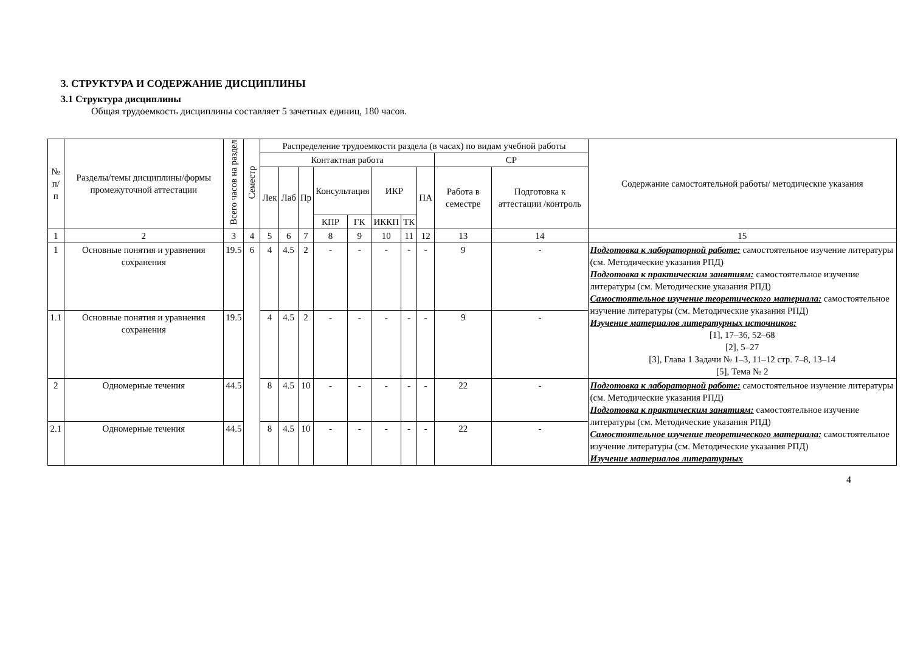3. СТРУКТУРА И СОДЕРЖАНИЕ ДИСЦИПЛИНЫ
3.1 Структура дисциплины
Общая трудоемкость дисциплины составляет 5 зачетных единиц, 180 часов.
| № п/п | Разделы/темы дисциплины/формы промежуточной аттестации | Всего часов на раздел | Семестр | Распределение трудоемкости раздела (в часах) по видам учебной работы | | | | | | | | | | Содержание самостоятельной работы/ методические указания |
| --- | --- | --- | --- | --- | --- | --- | --- | --- | --- | --- | --- | --- | --- | --- |
| | | | | Контактная работа | | | | | | | | СР | | |
| | | | | Лек | Лаб | Пр | Консультация | | ИКР | | ПА | Работа в семестре | Подготовка к аттестации /контроль | |
| | | | | | | | КПР | ГК | ИККП | ТК | | | | |
| 1 | 2 | 3 | 4 | 5 | 6 | 7 | 8 | 9 | 10 | 11 | 12 | 13 | 14 | 15 |
| 1 | Основные понятия и уравнения сохранения | 19.5 | 6 | 4 | 4.5 | 2 | - | - | - | - | - | 9 | - | Подготовка к лабораторной работе: самостоятельное изучение литературы (см. Методические указания РПД) Подготовка к практическим занятиям: самостоятельное изучение литературы (см. Методические указания РПД) Самостоятельное изучение теоретического материала: самостоятельное изучение литературы (см. Методические указания РПД) Изучение материалов литературных источников: [1], 17–36, 52–68 [2], 5–27 [3], Глава 1 Задачи № 1–3, 11–12 стр. 7–8, 13–14 [5], Тема № 2 |
| 1.1 | Основные понятия и уравнения сохранения | 19.5 | | 4 | 4.5 | 2 | - | - | - | - | - | 9 | - | |
| 2 | Одномерные течения | 44.5 | | 8 | 4.5 | 10 | - | - | - | - | - | 22 | - | Подготовка к лабораторной работе: самостоятельное изучение литературы (см. Методические указания РПД) Подготовка к практическим занятиям: самостоятельное изучение литературы (см. Методические указания РПД) Самостоятельное изучение теоретического материала: самостоятельное изучение литературы (см. Методические указания РПД) Изучение материалов литературных |
| 2.1 | Одномерные течения | 44.5 | | 8 | 4.5 | 10 | - | - | - | - | - | 22 | - | |
4